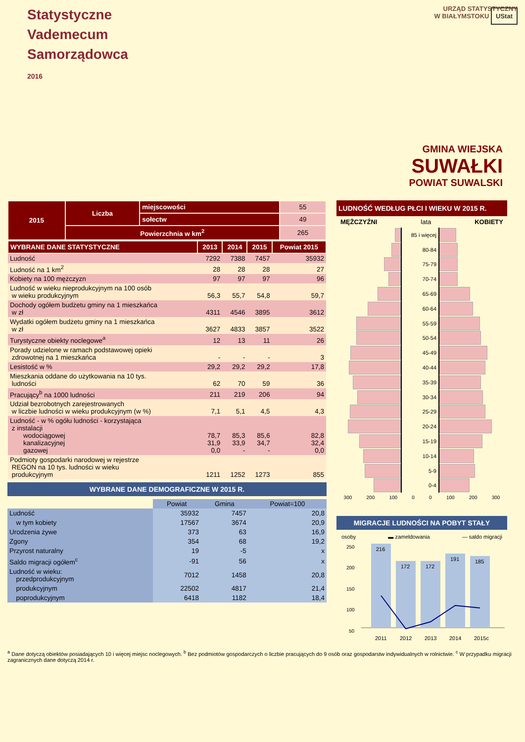Statystyczne
Vademecum
Samorządowca
2016
URZĄD STATYSTYCZNY
W BIAŁYMSTOKU UStat
GMINA WIEJSKA
SUWAŁKI
POWIAT SUWALSKI
| 2015 | Liczba | miejscowości | 55 |
| | | sołectw | 49 |
| | Powierzchnia w km<sup>2</sup> | | 265 |
| WYBRANE DANE STATYSTYCZNE | 2013 | 2014 | 2015 | Powiat 2015 |
| --- | --- | --- | --- | --- |
| Ludność | 7292 | 7388 | 7457 | 35932 |
| Ludność na 1 km<sup>2</sup> | 28 | 28 | 28 | 27 |
| Kobiety na 100 mężczyzn | 97 | 97 | 97 | 96 |
| Ludność w wieku nieprodukcyjnym na 100 osób w wieku produkcyjnym | 56,3 | 55,7 | 54,8 | 59,7 |
| Dochody ogółem budżetu gminy na 1 mieszkańca w zł | 4311 | 4546 | 3895 | 3612 |
| Wydatki ogółem budżetu gminy na 1 mieszkańca w zł | 3627 | 4833 | 3857 | 3522 |
| Turystyczne obiekty noclegowe<sup>a</sup> | 12 | 13 | 11 | 26 |
| Porady udzielone w ramach podstawowej opieki zdrowotnej na 1 mieszkańca | - | - | - | 3 |
| Lesistość w % | 29,2 | 29,2 | 29,2 | 17,8 |
| Mieszkania oddane do użytkowania na 10 tys. ludności | 62 | 70 | 59 | 36 |
| Pracujący<sup>b</sup> na 1000 ludności | 211 | 219 | 206 | 94 |
| Udział bezrobotnych zarejestrowanych w liczbie ludności w wieku produkcyjnym (w %) | 7,1 | 5,1 | 4,5 | 4,3 |
| Ludność - w % ogółu ludności - korzystająca z instalacji wodociągowej kanalizacyjnej gazowej | 78,7 31,9 0,0 | 85,3 33,9 - | 85,6 34,7 - | 82,8 32,4 0,0 |
| Podmioty gospodarki narodowej w rejestrze REGON na 10 tys. ludności w wieku produkcyjnym | 1211 | 1252 | 1273 | 855 |
WYBRANE DANE DEMOGRAFICZNE W 2015 R.
| | Powiat | Gmina | Powiat=100 |
| --- | --- | --- | --- |
| Ludność | 35932 | 7457 | 20,8 |
| w tym kobiety | 17567 | 3674 | 20,9 |
| Urodzenia żywe | 373 | 63 | 16,9 |
| Zgony | 354 | 68 | 19,2 |
| Przyrost naturalny | 19 | -5 | x |
| Saldo migracji ogółem<sup>c</sup> | -91 | 56 | x |
| Ludność w wieku: przedprodukcyjnym | 7012 | 1458 | 20,8 |
| produkcyjnym | 22502 | 4817 | 21,4 |
| poprodukcyjnym | 6418 | 1182 | 18,4 |
LUDNOŚĆ WEDŁUG PŁCI I WIEKU W 2015 R.
MĘŻCZYŹNI lata KOBIETY
85 i więcej
80-84
75-79
70-74
65-69
60-64
55-59
50-54
45-49
40-44
35-39
30-34
25-29
20-24
15-19
10-14
5-9
0-4
300 200 100 0 0 100 200 300
MIGRACJE LUDNOŚCI NA POBYT STAŁY
osoby ▬ zameldowania — saldo migracji
250
200
150
100
50
216
172
172
191
185
2011
2012
2013
2014
2015c
<sup>a</sup> Dane dotyczą obiektów posiadających 10 i więcej miejsc noclegowych. <sup>b</sup> Bez podmiotów gospodarczych o liczbie pracujących do 9 osób oraz gospodarstw indywidualnych w rolnictwie. <sup>c</sup> W przypadku migracji zagranicznych dane dotyczą 2014 r.